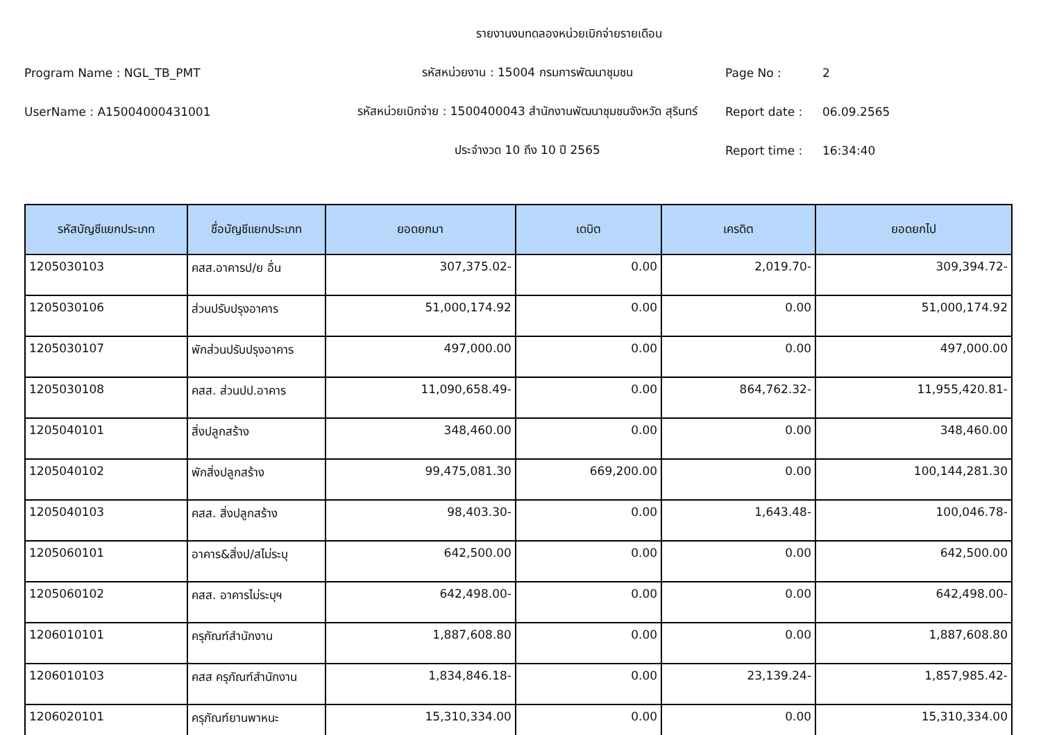รายงานงบทดลองหน่วยเบิกจ่ายรายเดือน
Program Name : NGL_TB_PMT
รหัสหน่วยงาน : 15004 กรมการพัฒนาชุมชน
Page No :
2
UserName : A15004000431001
รหัสหน่วยเบิกจ่าย : 1500400043 สำนักงานพัฒนาชุมชนจังหวัด สุรินทร์
Report date :
06.09.2565
ประจำงวด 10 ถึง 10 ปี 2565
Report time :
16:34:40
| รหัสบัญชีแยกประเภท | ชื่อบัญชีแยกประเภท | ยอดยกมา | เดบิต | เครดิต | ยอดยกไป |
| --- | --- | --- | --- | --- | --- |
| 1205030103 | คสส.อาคารป/ย อื่น | 307,375.02- | 0.00 | 2,019.70- | 309,394.72- |
| 1205030106 | ส่วนปรับปรุงอาคาร | 51,000,174.92 | 0.00 | 0.00 | 51,000,174.92 |
| 1205030107 | พักส่วนปรับปรุงอาคาร | 497,000.00 | 0.00 | 0.00 | 497,000.00 |
| 1205030108 | คสส. ส่วนปป.อาคาร | 11,090,658.49- | 0.00 | 864,762.32- | 11,955,420.81- |
| 1205040101 | สิ่งปลูกสร้าง | 348,460.00 | 0.00 | 0.00 | 348,460.00 |
| 1205040102 | พักสิ่งปลูกสร้าง | 99,475,081.30 | 669,200.00 | 0.00 | 100,144,281.30 |
| 1205040103 | คสส. สิ่งปลูกสร้าง | 98,403.30- | 0.00 | 1,643.48- | 100,046.78- |
| 1205060101 | อาคาร&สิ่งป/สไม่ระบุ | 642,500.00 | 0.00 | 0.00 | 642,500.00 |
| 1205060102 | คสส. อาคารไม่ระบุฯ | 642,498.00- | 0.00 | 0.00 | 642,498.00- |
| 1206010101 | ครุภัณฑ์สำนักงาน | 1,887,608.80 | 0.00 | 0.00 | 1,887,608.80 |
| 1206010103 | คสส ครุภัณฑ์สำนักงาน | 1,834,846.18- | 0.00 | 23,139.24- | 1,857,985.42- |
| 1206020101 | ครุภัณฑ์ยานพาหนะ | 15,310,334.00 | 0.00 | 0.00 | 15,310,334.00 |